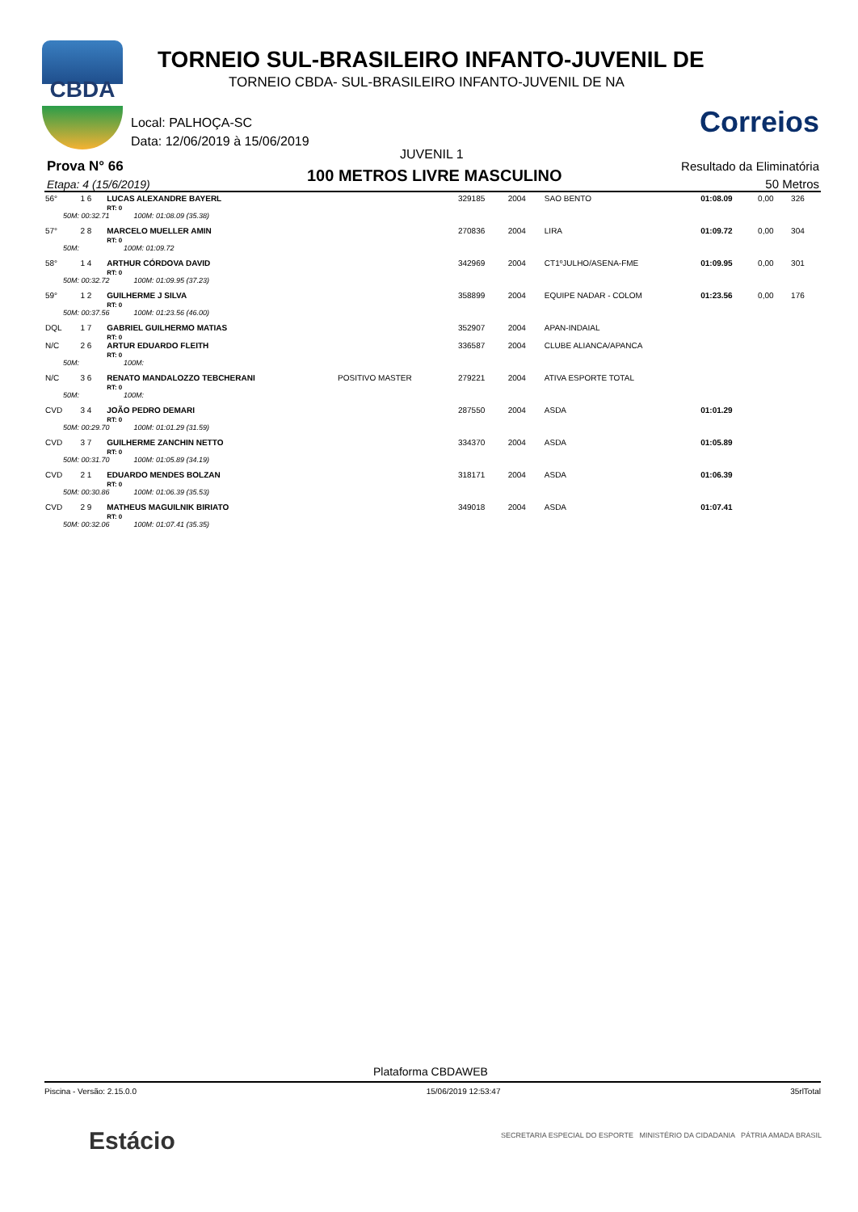CBDA
TORNEIO SUL-BRASILEIRO INFANTO-JUVENIL DE
TORNEIO CBDA- SUL-BRASILEIRO INFANTO-JUVENIL DE NA
Local: PALHOÇA-SC
Data: 12/06/2019 à 15/06/2019
Correios
JUVENIL 1
Prova N° 66
Etapa: 4 (15/6/2019) 100 METROS LIVRE MASCULINO
Resultado da Eliminatória
50 Metros
| 56° | 1 6 | LUCAS ALEXANDRE BAYERL RT: 0 | | 329185 | 2004 | SAO BENTO | 01:08.09 | 0,00 | 326 |
| 50M: 00:32.71 100M: 01:08.09 (35.38) | | | | | | | | | |
| 57° | 2 8 | MARCELO MUELLER AMIN RT: 0 | | 270836 | 2004 | LIRA | 01:09.72 | 0,00 | 304 |
| 50M: 100M: 01:09.72 | | | | | | | | | |
| 58° | 1 4 | ARTHUR CÓRDOVA DAVID RT: 0 | | 342969 | 2004 | CT1ºJULHO/ASENA-FME | 01:09.95 | 0,00 | 301 |
| 50M: 00:32.72 100M: 01:09.95 (37.23) | | | | | | | | | |
| 59° | 1 2 | GUILHERME J SILVA RT: 0 | | 358899 | 2004 | EQUIPE NADAR - COLOM | 01:23.56 | 0,00 | 176 |
| 50M: 00:37.56 100M: 01:23.56 (46.00) | | | | | | | | | |
| DQL | 1 7 | GABRIEL GUILHERMO MATIAS RT: 0 | | 352907 | 2004 | APAN-INDAIAL | | | |
| N/C | 2 6 | ARTUR EDUARDO FLEITH RT: 0 | | 336587 | 2004 | CLUBE ALIANCA/APANCA | | | |
| 50M: 100M: | | | | | | | | | |
| N/C | 3 6 | RENATO MANDALOZZO TEBCHERANI RT: 0 | POSITIVO MASTER | 279221 | 2004 | ATIVA ESPORTE TOTAL | | | |
| 50M: 100M: | | | | | | | | | |
| CVD | 3 4 | JOÃO PEDRO DEMARI RT: 0 | | 287550 | 2004 | ASDA | 01:01.29 | | |
| 50M: 00:29.70 100M: 01:01.29 (31.59) | | | | | | | | | |
| CVD | 3 7 | GUILHERME ZANCHIN NETTO RT: 0 | | 334370 | 2004 | ASDA | 01:05.89 | | |
| 50M: 00:31.70 100M: 01:05.89 (34.19) | | | | | | | | | |
| CVD | 2 1 | EDUARDO MENDES BOLZAN RT: 0 | | 318171 | 2004 | ASDA | 01:06.39 | | |
| 50M: 00:30.86 100M: 01:06.39 (35.53) | | | | | | | | | |
| CVD | 2 9 | MATHEUS MAGUILNIK BIRIATO RT: 0 | | 349018 | 2004 | ASDA | 01:07.41 | | |
| 50M: 00:32.06 100M: 01:07.41 (35.35) | | | | | | | | | |
Plataforma CBDAWEB
Piscina - Versão: 2.15.0.0 15/06/2019 12:53:47 35rlTotal
Estácio
SECRETARIA ESPECIAL DO ESPORTE MINISTÉRIO DA CIDADANIA PÁTRIA AMADA BRASIL